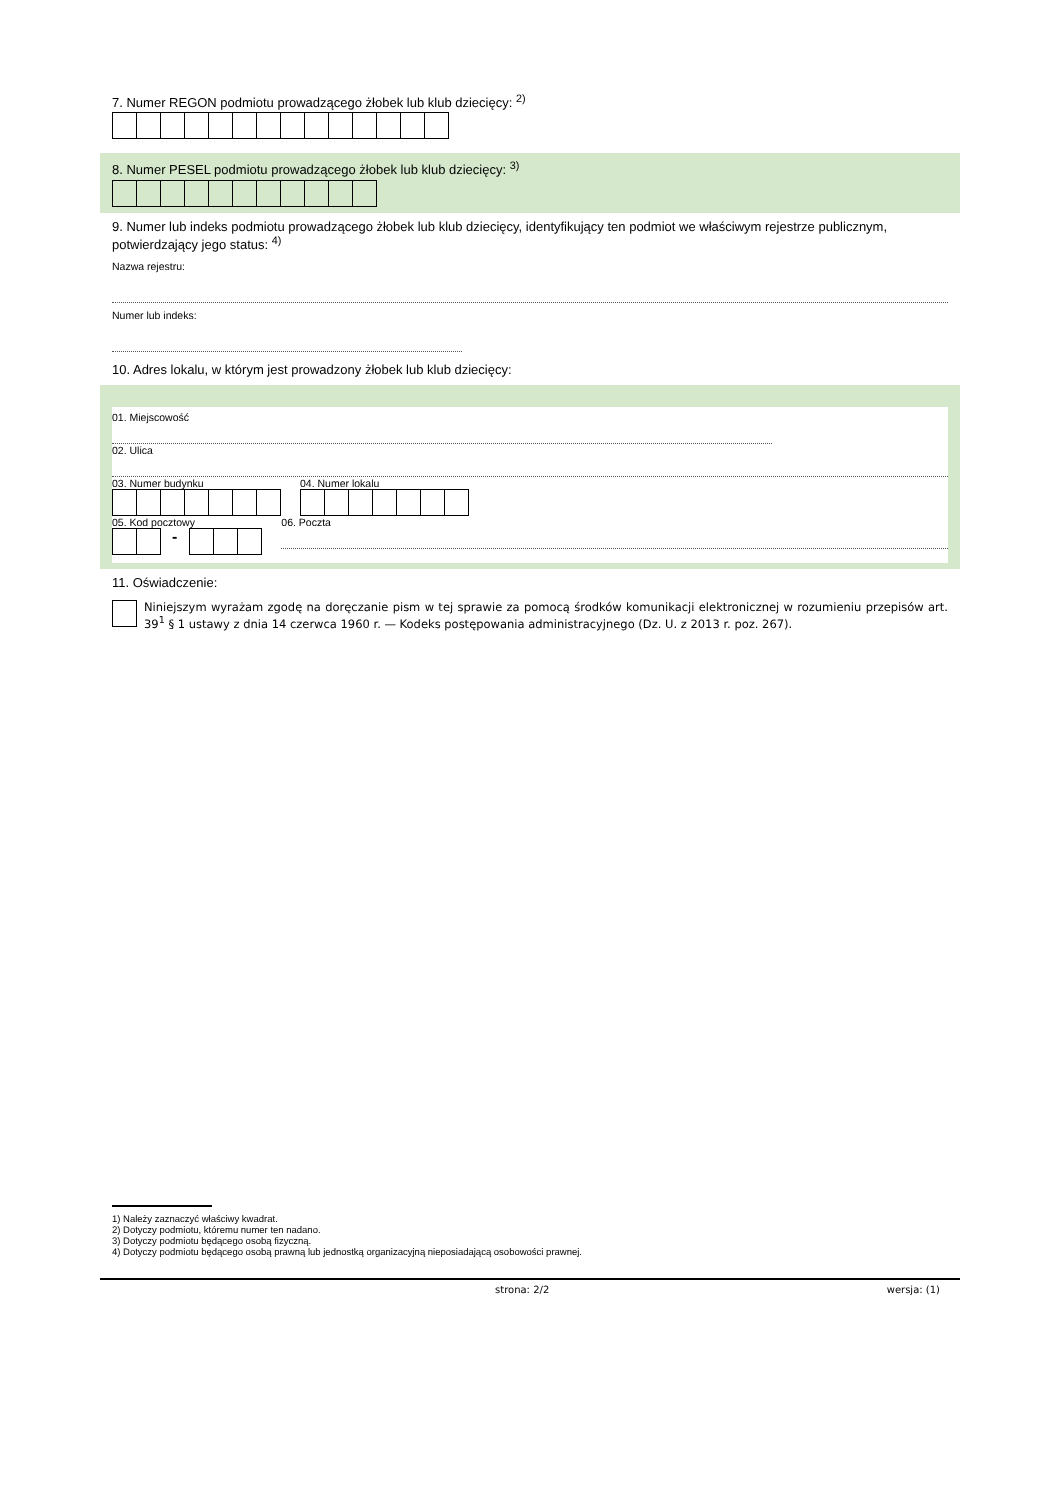7. Numer REGON podmiotu prowadzącego żłobek lub klub dziecięcy: <sup>2)</sup>
8. Numer PESEL podmiotu prowadzącego żłobek lub klub dziecięcy: <sup>3)</sup>
9. Numer lub indeks podmiotu prowadzącego żłobek lub klub dziecięcy, identyfikujący ten podmiot we właściwym rejestrze publicznym, potwierdzający jego status: <sup>4)</sup>
Nazwa rejestru:
Numer lub indeks:
10. Adres lokalu, w którym jest prowadzony żłobek lub klub dziecięcy:
01. Miejscowość
02. Ulica
03. Numer budynku 04. Numer lokalu
05. Kod pocztowy
-
06. Poczta
11. Oświadczenie:
Niniejszym wyrażam zgodę na doręczanie pism w tej sprawie za pomocą środków komunikacji elektronicznej w rozumieniu przepisów art. 39<sup>1</sup> § 1 ustawy z dnia 14 czerwca 1960 r. — Kodeks postępowania administracyjnego (Dz. U. z 2013 r. poz. 267).
1) Należy zaznaczyć właściwy kwadrat.
2) Dotyczy podmiotu, któremu numer ten nadano.
3) Dotyczy podmiotu będącego osobą fizyczną.
4) Dotyczy podmiotu będącego osobą prawną lub jednostką organizacyjną nieposiadającą osobowości prawnej.
strona: 2/2 wersja: (1)